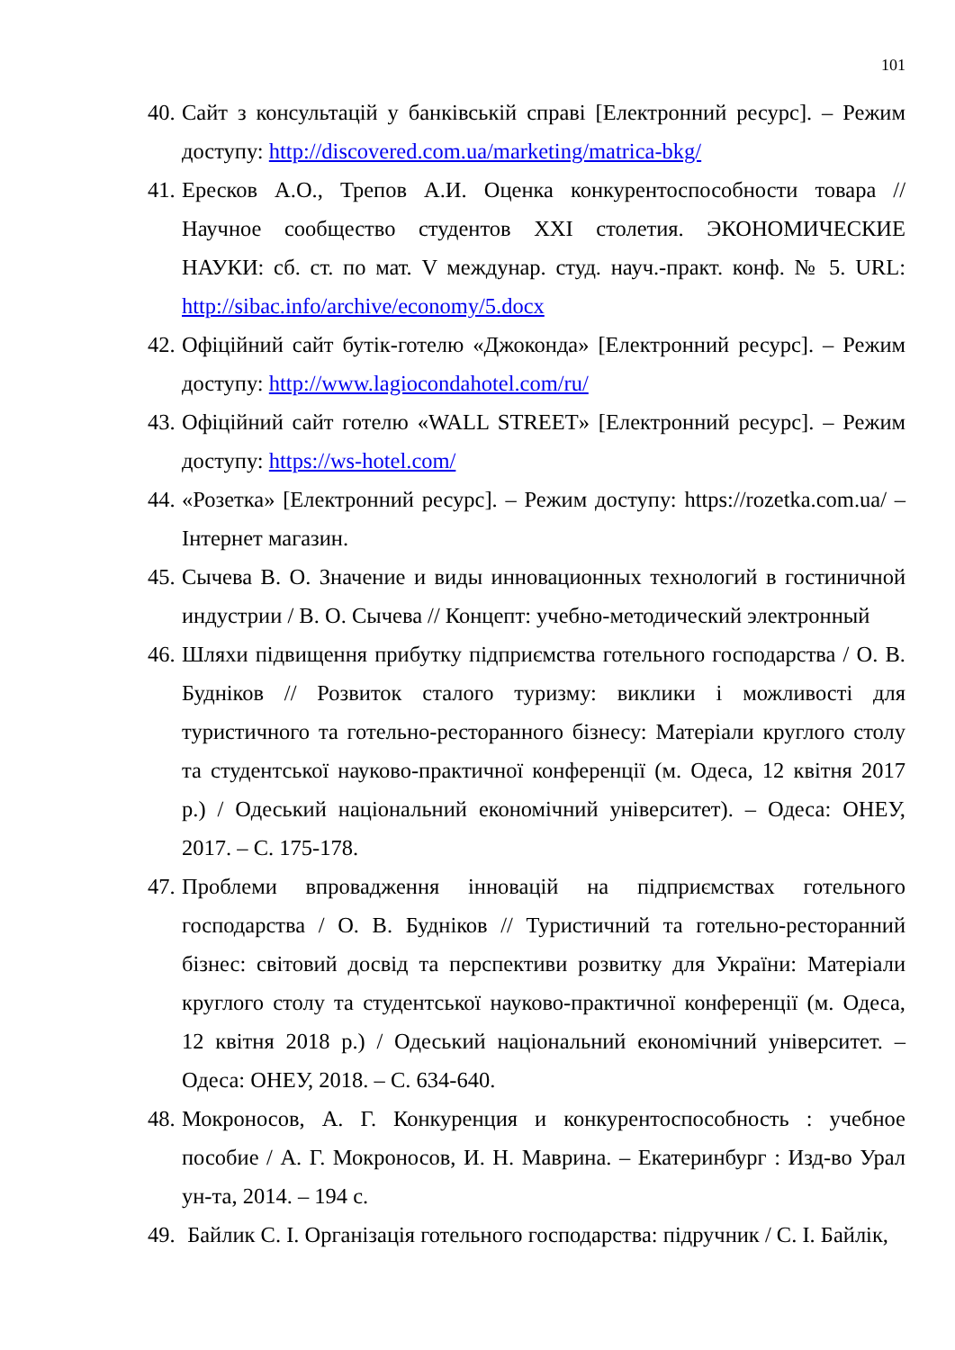101
40. Сайт з консультацій у банківській справі [Електронний ресурс]. – Режим доступу: http://discovered.com.ua/marketing/matrica-bkg/
41. Ересков А.О., Трепов А.И. Оценка конкурентоспособности товара // Научное сообщество студентов XXI столетия. ЭКОНОМИЧЕСКИЕ НАУКИ: сб. ст. по мат. V междунар. студ. науч.-практ. конф. № 5. URL: http://sibac.info/archive/economy/5.docx
42. Офіційний сайт бутік-готелю «Джоконда» [Електронний ресурс]. – Режим доступу: http://www.lagiocondahotel.com/ru/
43. Офіційний сайт готелю «WALL STREET» [Електронний ресурс]. – Режим доступу: https://ws-hotel.com/
44. «Розетка» [Електронний ресурс]. – Режим доступу: https://rozetka.com.ua/ – Інтернет магазин.
45. Сычева В. О. Значение и виды инновационных технологий в гостиничной индустрии / В. О. Сычева // Концепт: учебно-методический электронный
46. Шляхи підвищення прибутку підприємства готельного господарства / О. В. Будніков // Розвиток сталого туризму: виклики і можливості для туристичного та готельно-ресторанного бізнесу: Матеріали круглого столу та студентської науково-практичної конференції (м. Одеса, 12 квітня 2017 р.) / Одеський національний економічний університет). – Одеса: ОНЕУ, 2017. – С. 175-178.
47. Проблеми впровадження інновацій на підприємствах готельного господарства / О. В. Будніков // Туристичний та готельно-ресторанний бізнес: світовий досвід та перспективи розвитку для України: Матеріали круглого столу та студентської науково-практичної конференції (м. Одеса, 12 квітня 2018 р.) / Одеський національний економічний університет. – Одеса: ОНЕУ, 2018. – С. 634-640.
48. Мокроносов, А. Г. Конкуренция и конкурентоспособность : учебное пособие / А. Г. Мокроносов, И. Н. Маврина. – Екатеринбург : Изд-во Урал ун-та, 2014. – 194 с.
49. Байлик С. І. Організація готельного господарства: підручник / С. І. Байлік,